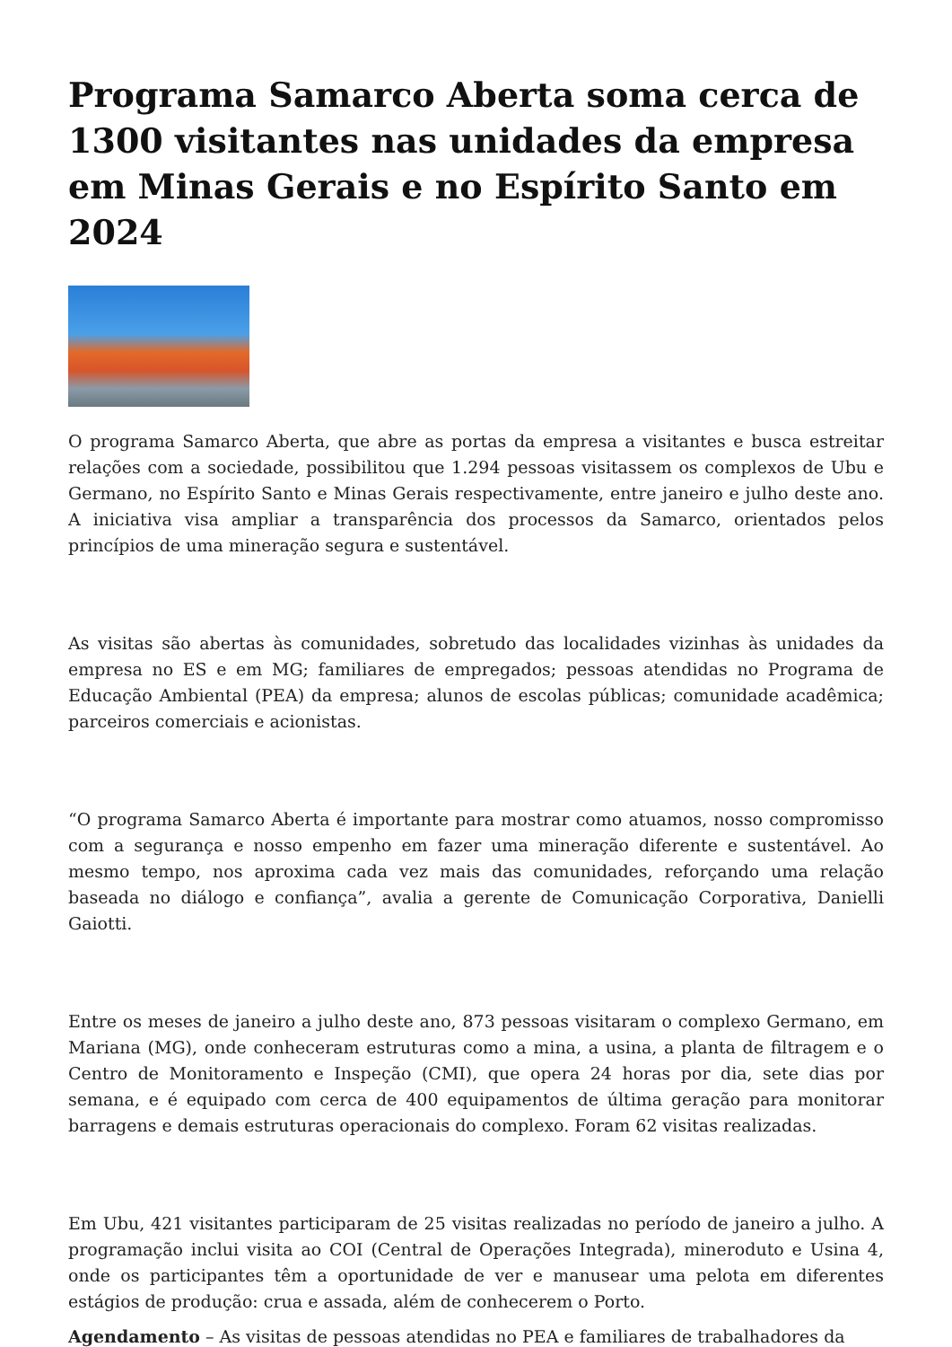Programa Samarco Aberta soma cerca de 1300 visitantes nas unidades da empresa em Minas Gerais e no Espírito Santo em 2024
O programa Samarco Aberta, que abre as portas da empresa a visitantes e busca estreitar relações com a sociedade, possibilitou que 1.294 pessoas visitassem os complexos de Ubu e Germano, no Espírito Santo e Minas Gerais respectivamente, entre janeiro e julho deste ano. A iniciativa visa ampliar a transparência dos processos da Samarco, orientados pelos princípios de uma mineração segura e sustentável.
As visitas são abertas às comunidades, sobretudo das localidades vizinhas às unidades da empresa no ES e em MG; familiares de empregados; pessoas atendidas no Programa de Educação Ambiental (PEA) da empresa; alunos de escolas públicas; comunidade acadêmica; parceiros comerciais e acionistas.
“O programa Samarco Aberta é importante para mostrar como atuamos, nosso compromisso com a segurança e nosso empenho em fazer uma mineração diferente e sustentável. Ao mesmo tempo, nos aproxima cada vez mais das comunidades, reforçando uma relação baseada no diálogo e confiança”, avalia a gerente de Comunicação Corporativa, Danielli Gaiotti.
Entre os meses de janeiro a julho deste ano, 873 pessoas visitaram o complexo Germano, em Mariana (MG), onde conheceram estruturas como a mina, a usina, a planta de filtragem e o Centro de Monitoramento e Inspeção (CMI), que opera 24 horas por dia, sete dias por semana, e é equipado com cerca de 400 equipamentos de última geração para monitorar barragens e demais estruturas operacionais do complexo. Foram 62 visitas realizadas.
Em Ubu, 421 visitantes participaram de 25 visitas realizadas no período de janeiro a julho. A programação inclui visita ao COI (Central de Operações Integrada), mineroduto e Usina 4, onde os participantes têm a oportunidade de ver e manusear uma pelota em diferentes estágios de produção: crua e assada, além de conhecerem o Porto.
Agendamento – As visitas de pessoas atendidas no PEA e familiares de trabalhadores da